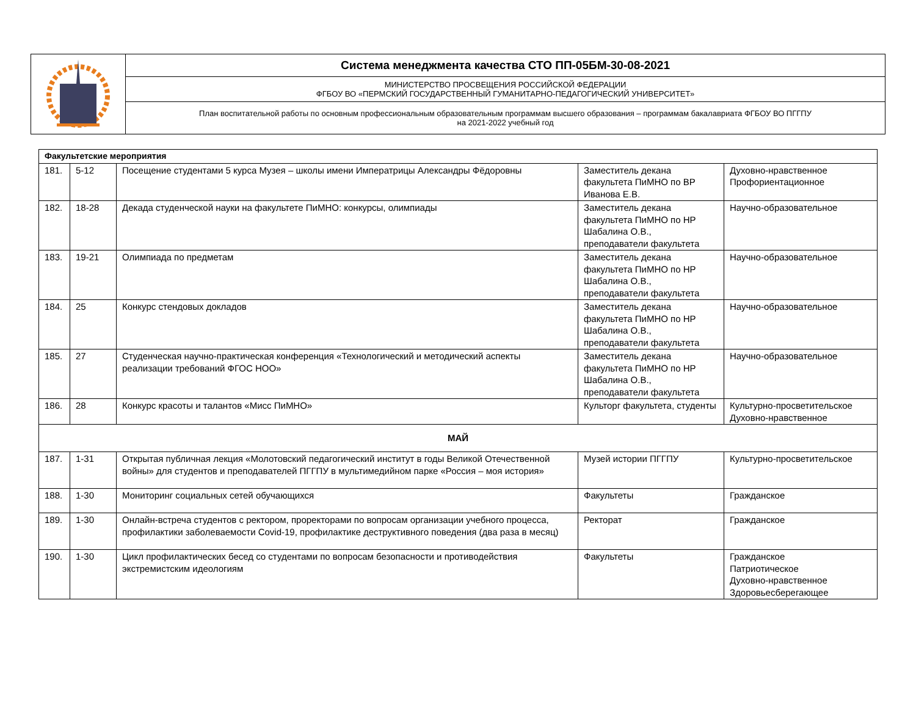| | Система менеджмента качества СТО ПП-05БМ-30-08-2021 |
| | МИНИСТЕРСТВО ПРОСВЕЩЕНИЯ РОССИЙСКОЙ ФЕДЕРАЦИИ ФГБОУ ВО «ПЕРМСКИЙ ГОСУДАРСТВЕННЫЙ ГУМАНИТАРНО-ПЕДАГОГИЧЕСКИЙ УНИВЕРСИТЕТ» |
| | План воспитательной работы по основным профессиональным образовательным программам высшего образования – программам бакалавриата ФГБОУ ВО ПГГПУ на 2021-2022 учебный год |
| Факультетские мероприятия | | | | |
| 181. | 5-12 | Посещение студентами 5 курса Музея – школы имени Императрицы Александры Фёдоровны | Заместитель декана факультета ПиМНО по ВР Иванова Е.В. | Духовно-нравственное Профориентационное |
| 182. | 18-28 | Декада студенческой науки на факультете ПиМНО: конкурсы, олимпиады | Заместитель декана факультета ПиМНО по НР Шабалина О.В., преподаватели факультета | Научно-образовательное |
| 183. | 19-21 | Олимпиада по предметам | Заместитель декана факультета ПиМНО по НР Шабалина О.В., преподаватели факультета | Научно-образовательное |
| 184. | 25 | Конкурс стендовых докладов | Заместитель декана факультета ПиМНО по НР Шабалина О.В., преподаватели факультета | Научно-образовательное |
| 185. | 27 | Студенческая научно-практическая конференция «Технологический и методический аспекты реализации требований ФГОС НОО» | Заместитель декана факультета ПиМНО по НР Шабалина О.В., преподаватели факультета | Научно-образовательное |
| 186. | 28 | Конкурс красоты и талантов «Мисс ПиМНО» | Культорг факультета, студенты | Культурно-просветительское Духовно-нравственное |
| МАЙ | | | | |
| 187. | 1-31 | Открытая публичная лекция «Молотовский педагогический институт в годы Великой Отечественной войны» для студентов и преподавателей ПГГПУ в мультимедийном парке «Россия – моя история» | Музей истории ПГГПУ | Культурно-просветительское |
| 188. | 1-30 | Мониторинг социальных сетей обучающихся | Факультеты | Гражданское |
| 189. | 1-30 | Онлайн-встреча студентов с ректором, проректорами по вопросам организации учебного процесса, профилактики заболеваемости Covid-19, профилактике деструктивного поведения (два раза в месяц) | Ректорат | Гражданское |
| 190. | 1-30 | Цикл профилактических бесед со студентами по вопросам безопасности и противодействия экстремистским идеологиям | Факультеты | Гражданское Патриотическое Духовно-нравственное Здоровьесберегающее |